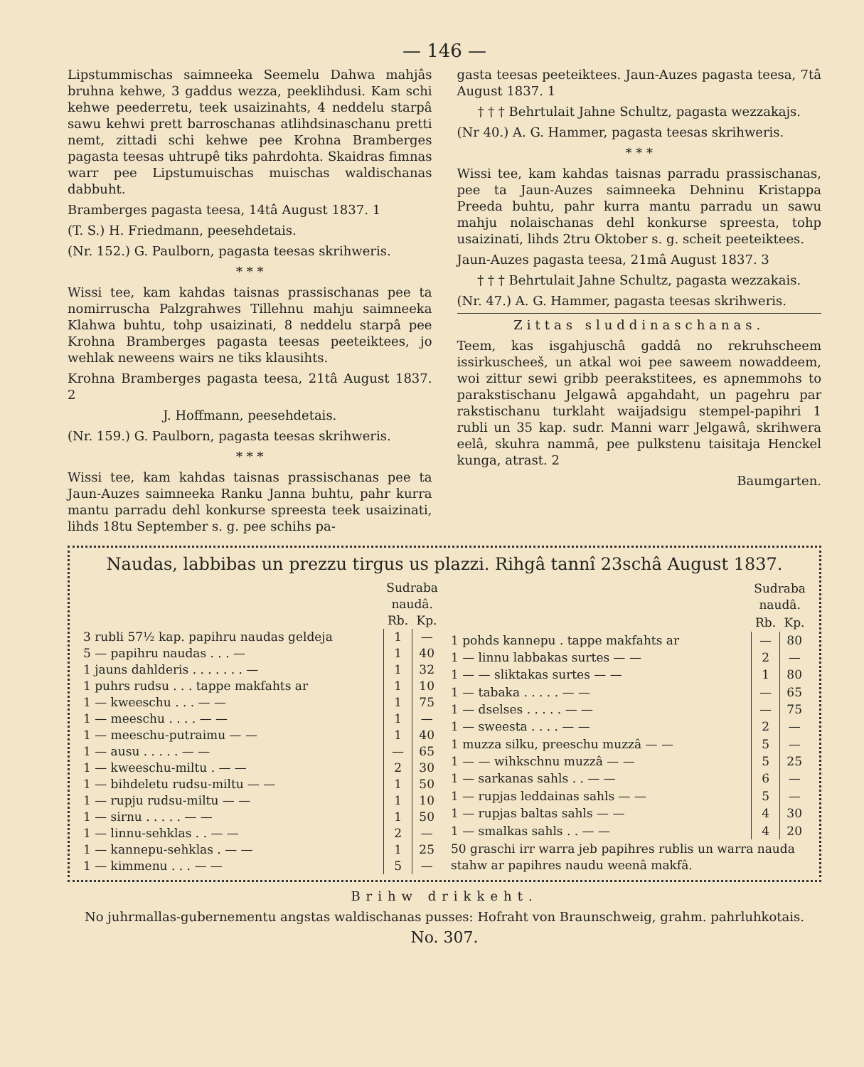— 146 —
Lipstummischas saimneeka Seemelu Dahwa mahjâs bruhna kehwe, 3 gaddus wezza, peeklihdusi. Kam schi kehwe peederretu, teek usaizinahts, 4 neddelu starpâ sawu kehwi prett barroschanas atlihdsinaschanu pretti nemt, zittadi schi kehwe pee Krohna Bramberges pagasta teesas uhtrupê tiks pahrdohta. Skaidras fimnas warr pee Lipstumuischas muischas waldischanas dabbuht.
Bramberges pagasta teesa, 14tâ August 1837. 1
(T. S.) H. Friedmann, peesehdetais.
(Nr. 152.) G. Paulborn, pagasta teesas skrihweris.
* * *
Wissi tee, kam kahdas taisnas prassischanas pee ta nomirruscha Palzgrahwes Tillehnu mahju saimneeka Klahwa buhtu, tohp usaizinati, 8 neddelu starpâ pee Krohna Bramberges pagasta teesas peeteiktees, jo wehlak neweens wairs ne tiks klausihts.
Krohna Bramberges pagasta teesa, 21tâ August 1837. 2
J. Hoffmann, peesehdetais.
(Nr. 159.) G. Paulborn, pagasta teesas skrihweris.
* * *
Wissi tee, kam kahdas taisnas prassischanas pee ta Jaun-Auzes saimneeka Ranku Janna buhtu, pahr kurra mantu parradu dehl konkurse spreesta teek usaizinati, lihds 18tu September s. g. pee schihs pa-
gasta teesas peeteiktees. Jaun-Auzes pagasta teesa, 7tâ August 1837. 1
† † † Behrtulait Jahne Schultz, pagasta wezzakajs.
(Nr 40.) A. G. Hammer, pagasta teesas skrihweris.
* * *
Wissi tee, kam kahdas taisnas parradu prassischanas, pee ta Jaun-Auzes saimneeka Dehninu Kristappa Preeda buhtu, pahr kurra mantu parradu un sawu mahju nolaischanas dehl konkurse spreesta, tohp usaizinati, lihds 2tru Oktober s. g. scheit peeteiktees.
Jaun-Auzes pagasta teesa, 21mâ August 1837. 3
† † † Behrtulait Jahne Schultz, pagasta wezzakais.
(Nr. 47.) A. G. Hammer, pagasta teesas skrihweris.
Zittas sluddinaschanas.
Teem, kas isgahjuschâ gaddâ no rekruhscheem issirkuscheeš, un atkal woi pee saweem nowaddeem, woi zittur sewi gribb peerakstitees, es apnemmohs to parakstischanu Jelgawâ apgahdaht, un pagehru par rakstischanu turklaht waijadsigu stempel-papihri 1 rubli un 35 kap. sudr. Manni warr Jelgawâ, skrihwera eelâ, skuhra nammâ, pee pulkstenu taisitaja Henckel kunga, atrast. 2
Baumgarten.
Naudas, labbibas un prezzu tirgus us plazzi. Rihgâ tannî 23schâ August 1837.
| | Sudraba naudâ. | |
| --- | --- | --- |
| | Rb. | Kp. |
| 3 rubli 57½ kap. papihru naudas geldeja | 1 | — |
| 5 — papihru naudas . . . — | 1 | 40 |
| 1 jauns dahlderis . . . . . . . — | 1 | 32 |
| 1 puhrs rudsu . . . tappe makfahts ar | 1 | 10 |
| 1 — kweeschu . . . — — | 1 | 75 |
| 1 — meeschu . . . . — — | 1 | — |
| 1 — meeschu-putraimu — — | 1 | 40 |
| 1 — ausu . . . . . — — | — | 65 |
| 1 — kweeschu-miltu . — — | 2 | 30 |
| 1 — bihdeletu rudsu-miltu — — | 1 | 50 |
| 1 — rupju rudsu-miltu — — | 1 | 10 |
| 1 — sirnu . . . . . — — | 1 | 50 |
| 1 — linnu-sehklas . . — — | 2 | — |
| 1 — kannepu-sehklas . — — | 1 | 25 |
| 1 — kimmenu . . . — — | 5 | — |
| | Sudraba naudâ. | |
| --- | --- | --- |
| | Rb. | Kp. |
| 1 pohds kannepu . tappe makfahts ar | — | 80 |
| 1 — linnu labbakas surtes — — | 2 | — |
| 1 — — sliktakas surtes — — | 1 | 80 |
| 1 — tabaka . . . . . — — | — | 65 |
| 1 — dselses . . . . . — — | — | 75 |
| 1 — sweesta . . . . — — | 2 | — |
| 1 muzza silku, preeschu muzzâ — — | 5 | — |
| 1 — — wihkschnu muzzâ — — | 5 | 25 |
| 1 — sarkanas sahls . . — — | 6 | — |
| 1 — rupjas leddainas sahls — — | 5 | — |
| 1 — rupjas baltas sahls — — | 4 | 30 |
| 1 — smalkas sahls . . — — | 4 | 20 |
| 50 graschi irr warra jeb papihres rublis un warra nauda stahw ar papihres naudu weenâ makfâ. | | |
Brihw drikkeht.
No juhrmallas-gubernementu angstas waldischanas pusses: Hofraht von Braunschweig, grahm. pahrluhkotais.
No. 307.